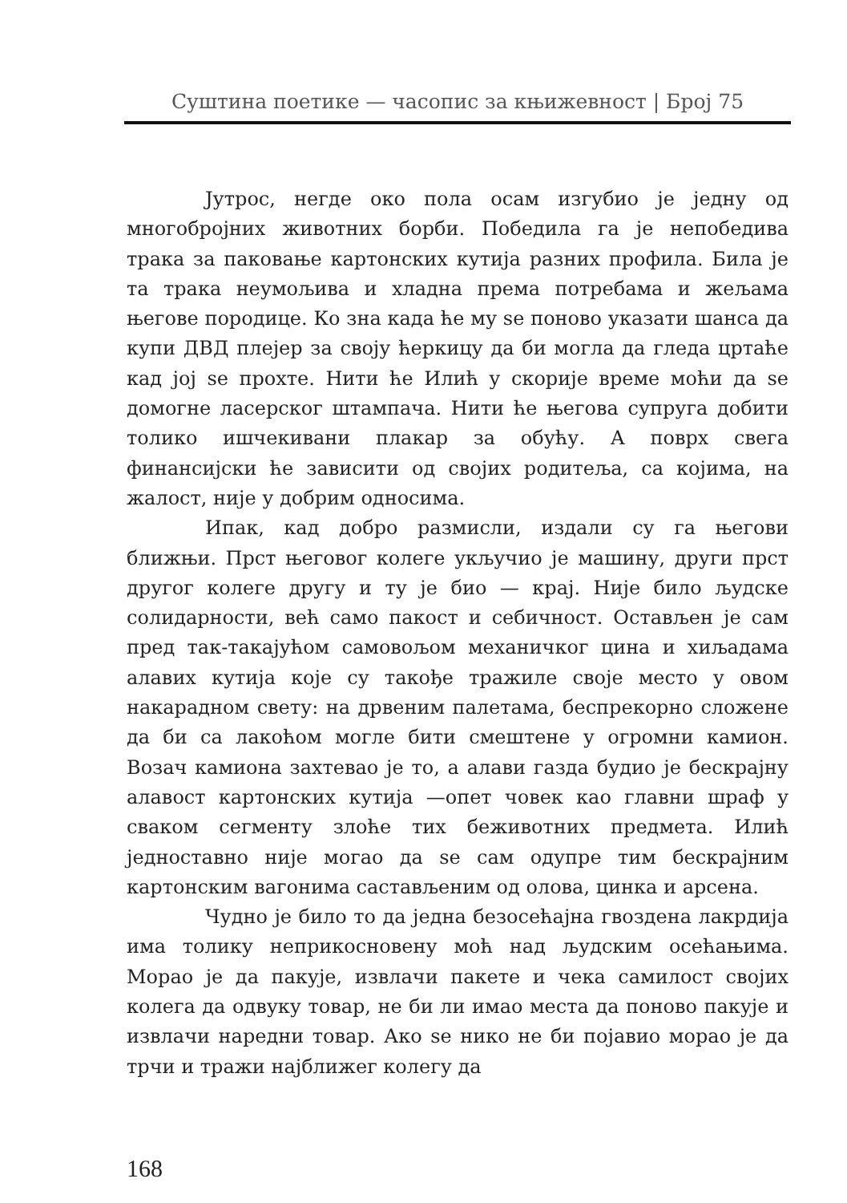Суштина поетике — часопис за књижевност | Број 75
Јутрос, негде око пола осам изгубио је једну од многобројних животних борби. Победила га је непобедива трака за паковање картонских кутија разних профила. Била је та трака неумољива и хладна према потребама и жељама његове породице. Ко зна када ће му se поново указати шанса да купи ДВД плејер за своју ћеркицу да би могла да гледа цртаће кад јој se прохте. Нити ће Илић у скорије време моћи да se домогне ласерског штампача. Нити ће његова супруга добити толико ишчекивани плакар за обућу. А поврх свега финансијски ће зависити од својих родитеља, са којима, на жалост, није у добрим односима.
Ипак, кад добро размисли, издали су га његови ближњи. Прст његовог колеге укључио је машину, други прст другог колеге другу и ту је био — крај. Није било људске солидарности, већ само пакост и себичност. Остављен је сам пред так-такајућом самовољом механичког цина и хиљадама алавих кутија које су такође тражиле своје место у овом накарадном свету: на дрвеним палетама, беспрекорно сложене да би са лакоћом могле бити смештене у огромни камион. Возач камиона захтевао је то, а алави газда будио је бескрајну алавост картонских кутија —опет човек као главни шраф у сваком сегменту злоће тих беживотних предмета. Илић једноставно није могао да se сам одупре тим бескрајним картонским вагонима састављеним од олова, цинка и арсена.
Чудно је било то да једна безосећајна гвоздена лакрдија има толику неприкосновену моћ над људским осећањима. Морао је да пакује, извлачи пакете и чека самилост својих колега да одвуку товар, не би ли имао места да поново пакује и извлачи наредни товар. Ако se нико не би појавио морао је да трчи и тражи најближег колегу да
168